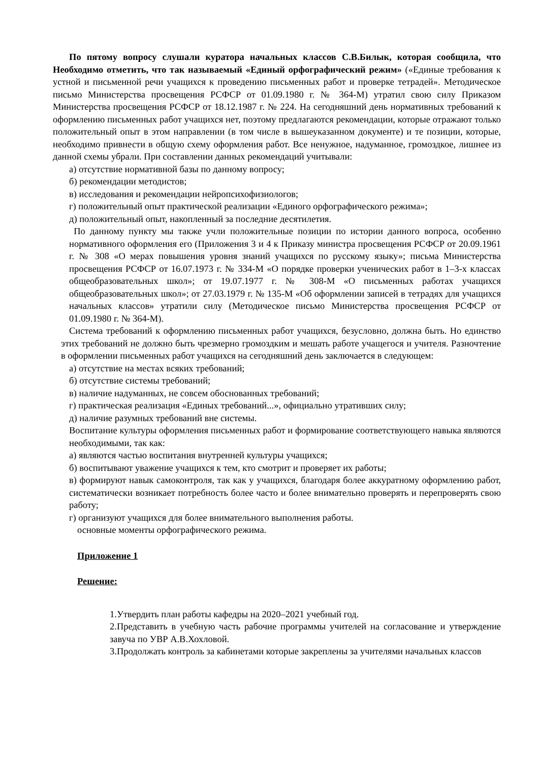По пятому вопросу слушали куратора начальных классов С.В.Билык, которая сообщила, что Необходимо отметить, что так называемый «Единый орфографический режим» («Единые требования к устной и письменной речи учащихся к проведению письменных работ и проверке тетрадей». Методическое письмо Министерства просвещения РСФСР от 01.09.1980 г. № 364-М) утратил свою силу Приказом Министерства просвещения РСФСР от 18.12.1987 г. № 224. На сегодняшний день нормативных требований к оформлению письменных работ учащихся нет, поэтому предлагаются рекомендации, которые отражают только положительный опыт в этом направлении (в том числе в вышеуказанном документе) и те позиции, которые, необходимо привнести в общую схему оформления работ. Все ненужное, надуманное, громоздкое, лишнее из данной схемы убрали. При составлении данных рекомендаций учитывали:
а) отсутствие нормативной базы по данному вопросу;
б) рекомендации методистов;
в) исследования и рекомендации нейропсихофизиологов;
г) положительный опыт практической реализации «Единого орфографического режима»;
д) положительный опыт, накопленный за последние десятилетия.
По данному пункту мы также учли положительные позиции по истории данного вопроса, особенно нормативного оформления его (Приложения 3 и 4 к Приказу министра просвещения РСФСР от 20.09.1961 г. № 308 «О мерах повышения уровня знаний учащихся по русскому языку»; письма Министерства просвещения РСФСР от 16.07.1973 г. № 334-М «О порядке проверки ученических работ в 1–3-х классах общеобразовательных школ»; от 19.07.1977 г. № 308-М «О письменных работах учащихся общеобразовательных школ»; от 27.03.1979 г. № 135-М «Об оформлении записей в тетрадях для учащихся начальных классов» утратили силу (Методическое письмо Министерства просвещения РСФСР от 01.09.1980 г. № 364-М).
Система требований к оформлению письменных работ учащихся, безусловно, должна быть. Но единство этих требований не должно быть чрезмерно громоздким и мешать работе учащегося и учителя. Разночтение в оформлении письменных работ учащихся на сегодняшний день заключается в следующем:
а) отсутствие на местах всяких требований;
б) отсутствие системы требований;
в) наличие надуманных, не совсем обоснованных требований;
г) практическая реализация «Единых требований...», официально утративших силу;
д) наличие разумных требований вне системы.
Воспитание культуры оформления письменных работ и формирование соответствующего навыка являются необходимыми, так как:
а) являются частью воспитания внутренней культуры учащихся;
б) воспитывают уважение учащихся к тем, кто смотрит и проверяет их работы;
в) формируют навык самоконтроля, так как у учащихся, благодаря более аккуратному оформлению работ, систематически возникает потребность более часто и более внимательно проверять и перепроверять свою работу;
г) организуют учащихся для более внимательного выполнения работы.
основные моменты орфографического режима.
Приложение 1
Решение:
1.Утвердить план работы кафедры на 2020–2021 учебный год.
2.Представить в учебную часть рабочие программы учителей на согласование и утверждение завуча по УВР А.В.Хохловой.
3.Продолжать контроль за кабинетами которые закреплены за учителями начальных классов